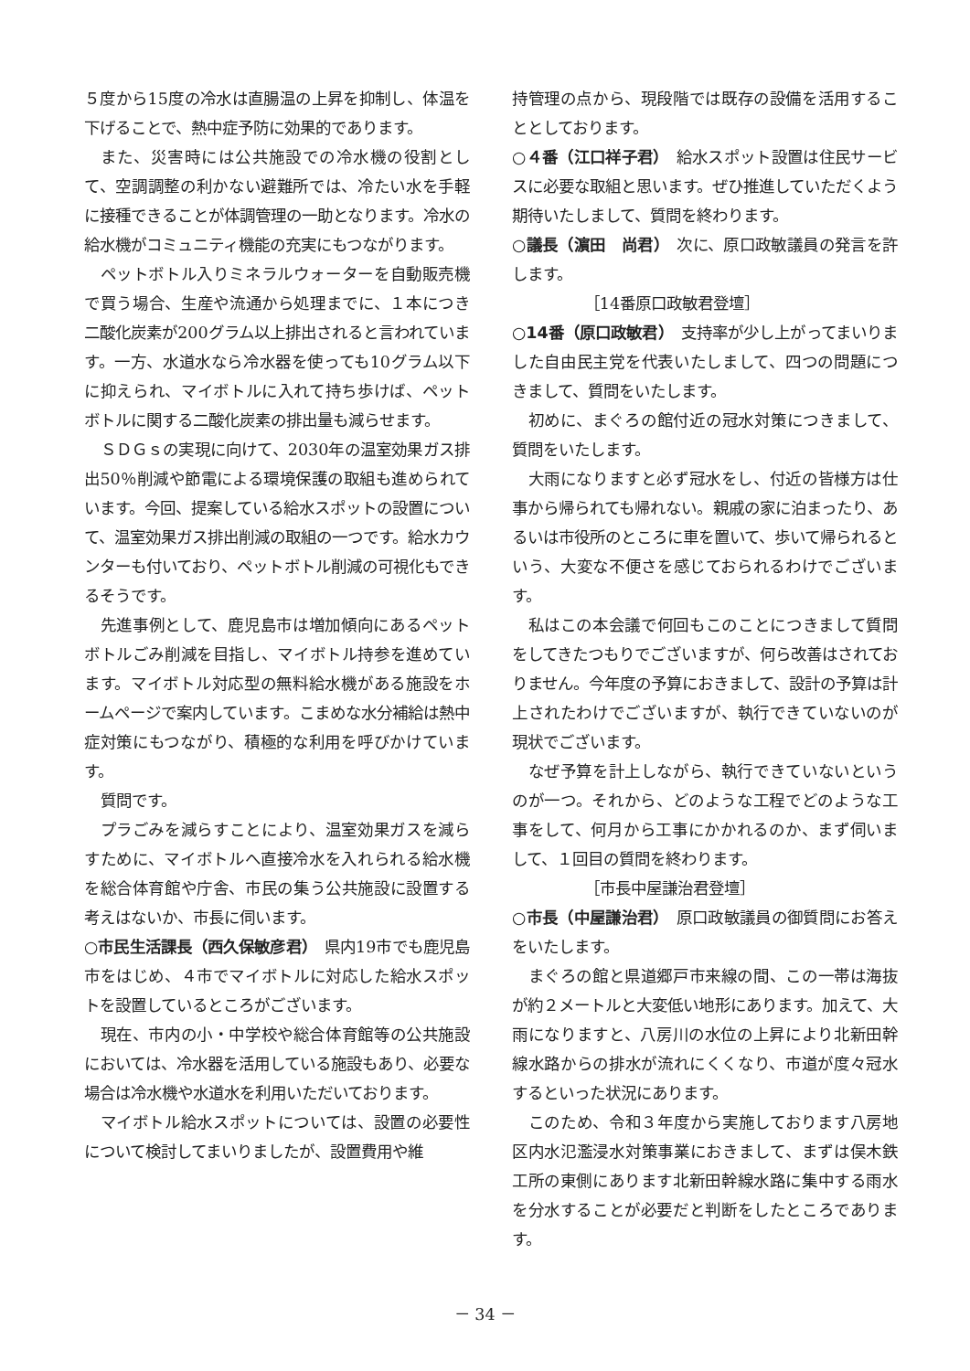５度から15度の冷水は直腸温の上昇を抑制し、体温を下げることで、熱中症予防に効果的であります。
また、災害時には公共施設での冷水機の役割として、空調調整の利かない避難所では、冷たい水を手軽に接種できることが体調管理の一助となります。冷水の給水機がコミュニティ機能の充実にもつながります。
ペットボトル入りミネラルウォーターを自動販売機で買う場合、生産や流通から処理までに、１本につき二酸化炭素が200グラム以上排出されると言われています。一方、水道水なら冷水器を使っても10グラム以下に抑えられ、マイボトルに入れて持ち歩けば、ペットボトルに関する二酸化炭素の排出量も減らせます。
ＳＤＧｓの実現に向けて、2030年の温室効果ガス排出50％削減や節電による環境保護の取組も進められています。今回、提案している給水スポットの設置について、温室効果ガス排出削減の取組の一つです。給水カウンターも付いており、ペットボトル削減の可視化もできるそうです。
先進事例として、鹿児島市は増加傾向にあるペットボトルごみ削減を目指し、マイボトル持参を進めています。マイボトル対応型の無料給水機がある施設をホームページで案内しています。こまめな水分補給は熱中症対策にもつながり、積極的な利用を呼びかけています。
質問です。
プラごみを減らすことにより、温室効果ガスを減らすために、マイボトルへ直接冷水を入れられる給水機を総合体育館や庁舎、市民の集う公共施設に設置する考えはないか、市長に伺います。
○市民生活課長（西久保敏彦君）　県内19市でも鹿児島市をはじめ、４市でマイボトルに対応した給水スポットを設置しているところがございます。
現在、市内の小・中学校や総合体育館等の公共施設においては、冷水器を活用している施設もあり、必要な場合は冷水機や水道水を利用いただいております。
マイボトル給水スポットについては、設置の必要性について検討してまいりましたが、設置費用や維
持管理の点から、現段階では既存の設備を活用することとしております。
○４番（江口祥子君）　給水スポット設置は住民サービスに必要な取組と思います。ぜひ推進していただくよう期待いたしまして、質問を終わります。
○議長（濵田　尚君）　次に、原口政敏議員の発言を許します。
［14番原口政敏君登壇］
○14番（原口政敏君）　支持率が少し上がってまいりました自由民主党を代表いたしまして、四つの問題につきまして、質問をいたします。
初めに、まぐろの館付近の冠水対策につきまして、質問をいたします。
大雨になりますと必ず冠水をし、付近の皆様方は仕事から帰られても帰れない。親戚の家に泊まったり、あるいは市役所のところに車を置いて、歩いて帰られるという、大変な不便さを感じておられるわけでございます。
私はこの本会議で何回もこのことにつきまして質問をしてきたつもりでございますが、何ら改善はされておりません。今年度の予算におきまして、設計の予算は計上されたわけでございますが、執行できていないのが現状でございます。
なぜ予算を計上しながら、執行できていないというのが一つ。それから、どのような工程でどのような工事をして、何月から工事にかかれるのか、まず伺いまして、１回目の質問を終わります。
［市長中屋謙治君登壇］
○市長（中屋謙治君）　原口政敏議員の御質問にお答えをいたします。
まぐろの館と県道郷戸市来線の間、この一帯は海抜が約２メートルと大変低い地形にあります。加えて、大雨になりますと、八房川の水位の上昇により北新田幹線水路からの排水が流れにくくなり、市道が度々冠水するといった状況にあります。
このため、令和３年度から実施しております八房地区内水氾濫浸水対策事業におきまして、まずは俣木鉄工所の東側にあります北新田幹線水路に集中する雨水を分水することが必要だと判断をしたところであります。
－ 34 －